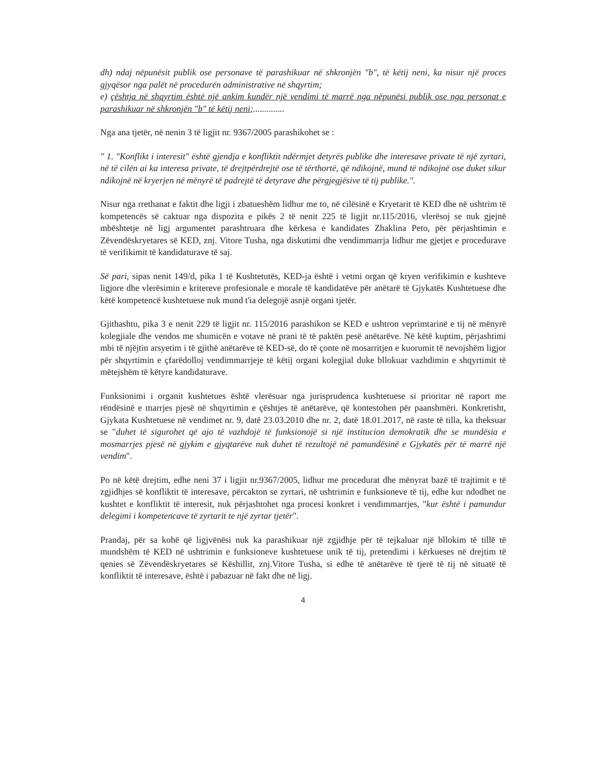dh) ndaj nëpunësit publik ose personave të parashikuar në shkronjën "b", të këtij neni, ka nisur një proces gjyqësor nga palët në procedurën administrative në shqyrtim;
e) çështja në shqyrtim është një ankim kundër një vendimi të marrë nga nëpunësi publik ose nga personat e parashikuar në shkronjën "b" të këtij neni;..............
Nga ana tjetër, në nenin 3 të ligjit nr. 9367/2005 parashikohet se :
" 1. "Konflikt i interesit" është gjendja e konfliktit ndërmjet detyrës publike dhe interesave private të një zyrtari, në të cilën ai ka interesa private, të drejtpërdrejtë ose të tërthortë, që ndikojnë, mund të ndikojnë ose duket sikur ndikojnë në kryerjen në mënyrë të padrejtë të detyrave dhe përgjegjësive të tij publike.".
Nisur nga rrethanat e faktit dhe ligji i zbatueshëm lidhur me to, në cilësinë e Kryetarit të KED dhe në ushtrim të kompetencës së caktuar nga dispozita e pikës 2 të nenit 225 të ligjit nr.115/2016, vlerësoj se nuk gjejnë mbështetje në ligj argumentet parashtruara dhe kërkesa e kandidates Zhaklina Peto, për përjashtimin e Zëvendëskryetares së KED, znj. Vitore Tusha, nga diskutimi dhe vendimmarrja lidhur me gjetjet e procedurave të verifikimit të kandidaturave të saj.
Së pari, sipas nenit 149/d, pika 1 të Kushtetutës, KED-ja është i vetmi organ që kryen verifikimin e kushteve ligjore dhe vlerësimin e kritereve profesionale e morale të kandidatëve për anëtarë të Gjykatës Kushtetuese dhe këtë kompetencë kushtetuese nuk mund t'ia delegojë asnjë organi tjetër.
Gjithashtu, pika 3 e nenit 229 të ligjit nr. 115/2016 parashikon se KED e ushtron veprimtarinë e tij në mënyrë kolegjiale dhe vendos me shumicën e votave në prani të të paktën pesë anëtarëve. Në këtë kuptim, përjashtimi mbi të njëjtin arsyetim i të gjithë anëtarëve të KED-së, do të çonte në mosarritjen e kuorumit të nevojshëm ligjor për shqyrtimin e çfarëdolloj vendimmarrjeje të këtij organi kolegjial duke bllokuar vazhdimin e shqyrtimit të mëtejshëm të këtyre kandidaturave.
Funksionimi i organit kushtetues është vlerësuar nga jurisprudenca kushtetuese si prioritar në raport me rëndësinë e marrjes pjesë në shqyrtimin e çështjes të anëtarëve, që kontestohen për paanshmëri. Konkretisht, Gjykata Kushtetuese në vendimet nr. 9, datë 23.03.2010 dhe nr. 2, datë 18.01.2017, në raste të tilla, ka theksuar se "duhet të sigurohet që ajo të vazhdojë të funksionojë si një institucion demokratik dhe se mundësia e mosmarrjes pjesë në gjykim e gjyqtarëve nuk duhet të rezultojë në pamundësinë e Gjykatës për të marrë një vendim".
Po në këtë drejtim, edhe neni 37 i ligjit nr.9367/2005, lidhur me procedurat dhe mënyrat bazë të trajtimit e të zgjidhjes së konfliktit të interesave, përcakton se zyrtari, në ushtrimin e funksioneve të tij, edhe kur ndodhet ne kushtet e konfliktit të interesit, nuk përjashtohet nga procesi konkret i vendimmarrjes, "kur është i pamundur delegimi i kompetencave të zyrtarit te një zyrtar tjetër".
Prandaj, për sa kohë që ligjvënësi nuk ka parashikuar një zgjidhje për të tejkaluar një bllokim të tillë të mundshëm të KED në ushtrimin e funksioneve kushtetuese unik të tij, pretendimi i kërkueses në drejtim të qenies së Zëvendëskryetares së Këshillit, znj.Vitore Tusha, si edhe të anëtarëve të tjerë të tij në situatë të konfliktit të interesave, është i pabazuar në fakt dhe në ligj.
4